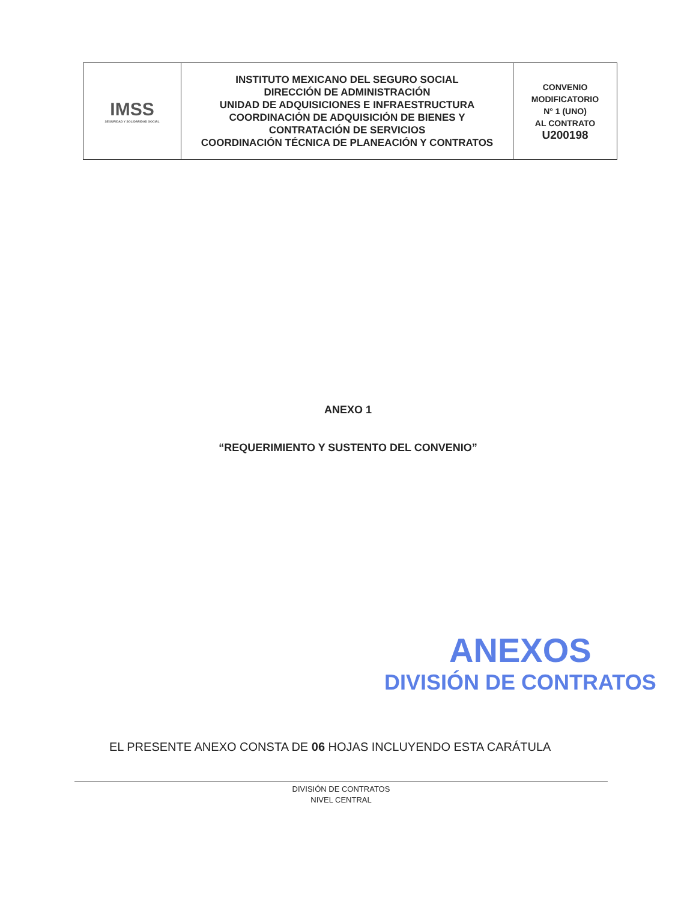| IMSS SEGURIDAD Y SOLIDARIDAD SOCIAL | INSTITUTO MEXICANO DEL SEGURO SOCIAL DIRECCIÓN DE ADMINISTRACIÓN UNIDAD DE ADQUISICIONES E INFRAESTRUCTURA COORDINACIÓN DE ADQUISICIÓN DE BIENES Y CONTRATACIÓN DE SERVICIOS COORDINACIÓN TÉCNICA DE PLANEACIÓN Y CONTRATOS | CONVENIO MODIFICATORIO N° 1 (UNO) AL CONTRATO U200198 |
ANEXO 1
“REQUERIMIENTO Y SUSTENTO DEL CONVENIO”
ANEXOS
DIVISIÓN DE CONTRATOS
EL PRESENTE ANEXO CONSTA DE 06 HOJAS INCLUYENDO ESTA CARÁTULA
DIVISIÓN DE CONTRATOS
NIVEL CENTRAL